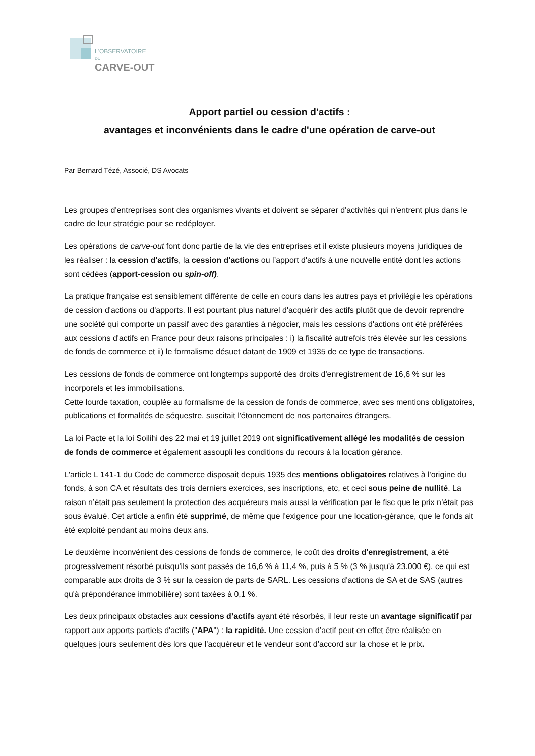L'OBSERVATOIRE
DU
CARVE-OUT
Apport partiel ou cession d'actifs :
avantages et inconvénients dans le cadre d'une opération de carve-out
Par Bernard Tézé, Associé, DS Avocats
Les groupes d'entreprises sont des organismes vivants et doivent se séparer d'activités qui n'entrent plus dans le cadre de leur stratégie pour se redéployer.
Les opérations de carve-out font donc partie de la vie des entreprises et il existe plusieurs moyens juridiques de les réaliser : la cession d'actifs, la cession d'actions ou l’apport d'actifs à une nouvelle entité dont les actions sont cédées (apport-cession ou spin-off).
La pratique française est sensiblement différente de celle en cours dans les autres pays et privilégie les opérations de cession d'actions ou d'apports. Il est pourtant plus naturel d'acquérir des actifs plutôt que de devoir reprendre une société qui comporte un passif avec des garanties à négocier, mais les cessions d'actions ont été préférées aux cessions d'actifs en France pour deux raisons principales : i) la fiscalité autrefois très élevée sur les cessions de fonds de commerce et ii) le formalisme désuet datant de 1909 et 1935 de ce type de transactions.
Les cessions de fonds de commerce ont longtemps supporté des droits d'enregistrement de 16,6 % sur les incorporels et les immobilisations.
Cette lourde taxation, couplée au formalisme de la cession de fonds de commerce, avec ses mentions obligatoires, publications et formalités de séquestre, suscitait l'étonnement de nos partenaires étrangers.
La loi Pacte et la loi Soilihi des 22 mai et 19 juillet 2019 ont significativement allégé les modalités de cession de fonds de commerce et également assoupli les conditions du recours à la location gérance.
L'article L 141-1 du Code de commerce disposait depuis 1935 des mentions obligatoires relatives à l'origine du fonds, à son CA et résultats des trois derniers exercices, ses inscriptions, etc, et ceci sous peine de nullité. La raison n’était pas seulement la protection des acquéreurs mais aussi la vérification par le fisc que le prix n’était pas sous évalué. Cet article a enfin été supprimé, de même que l'exigence pour une location-gérance, que le fonds ait été exploité pendant au moins deux ans.
Le deuxième inconvénient des cessions de fonds de commerce, le coût des droits d'enregistrement, a été progressivement résorbé puisqu'ils sont passés de 16,6 % à 11,4 %, puis à 5 % (3 % jusqu'à 23.000 €), ce qui est comparable aux droits de 3 % sur la cession de parts de SARL. Les cessions d'actions de SA et de SAS (autres qu'à prépondérance immobilière) sont taxées à 0,1 %.
Les deux principaux obstacles aux cessions d’actifs ayant été résorbés, il leur reste un avantage significatif par rapport aux apports partiels d'actifs ("APA") : la rapidité. Une cession d’actif peut en effet être réalisée en quelques jours seulement dès lors que l’acquéreur et le vendeur sont d’accord sur la chose et le prix.